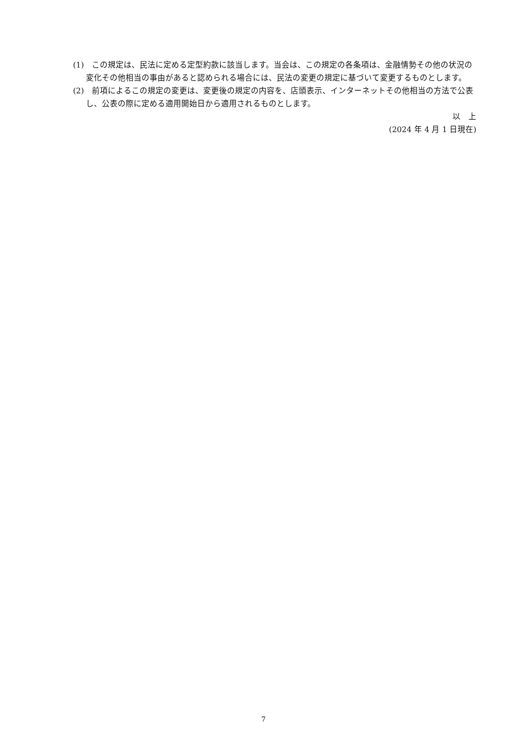(1)　この規定は、民法に定める定型約款に該当します。当会は、この規定の各条項は、金融情勢その他の状況の変化その他相当の事由があると認められる場合には、民法の変更の規定に基づいて変更するものとします。
(2)　前項によるこの規定の変更は、変更後の規定の内容を、店頭表示、インターネットその他相当の方法で公表し、公表の際に定める適用開始日から適用されるものとします。
以　上
(2024 年 4 月 1 日現在)
7